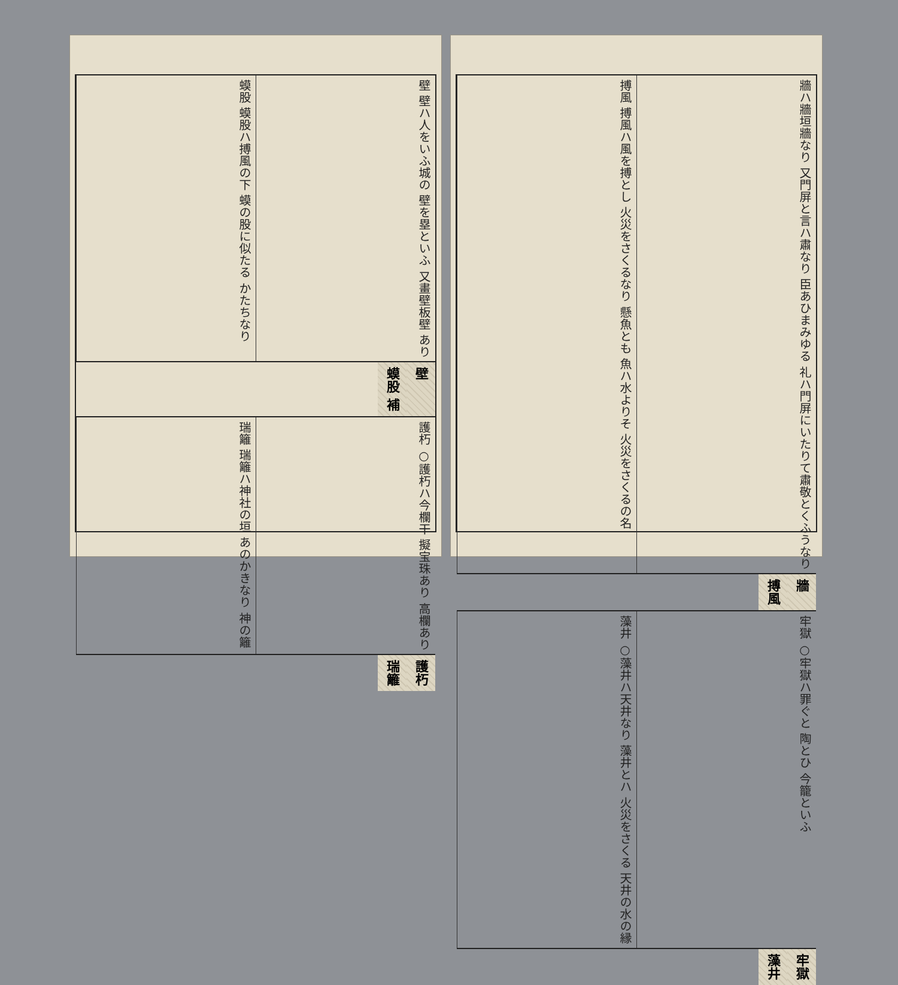牆ハ牆垣牆なり 又門屏と言ハ肅なり 臣あひまみゆる 礼ハ門屏にいたりて肅敬とくふうなり
搏風 搏風ハ風を搏とし 火災をさくるなり 懸魚とも 魚ハ水よりそ 火災をさくるの名
牆
搏風
牢獄 ○牢獄ハ罪ぐと 陶とひ 今籠といふ
藻井 ○藻井ハ天井なり 藻井とハ 火災をさくる 天井の水の縁
牢獄
藻井
壁 壁ハ人をいふ城の 壁を塁といふ 又畫壁板壁 あり
蟆股 蟆股ハ搏風の下 蟆の股に似たる かたちなり
壁
蟆股 補
護朽 ○護朽ハ今欄干 擬宝珠あり 高欄あり
瑞籬 瑞籬ハ神社の垣 あのかきなり 神の籬
護朽
瑞籬